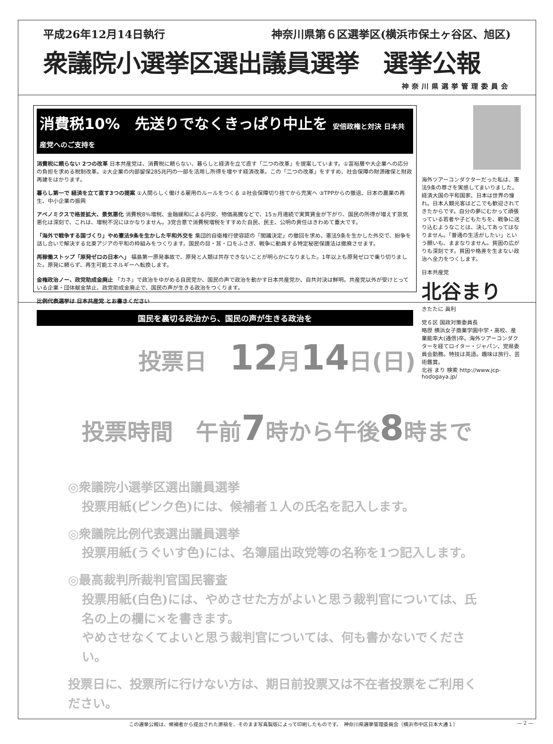平成26年12月14日執行 神奈川県第６区選挙区(横浜市保土ヶ谷区、旭区)
衆議院小選挙区選出議員選挙　選挙公報
神奈川県選挙管理委員会
消費税10%　先送りでなくきっぱり中止を 安倍政権と対決 日本共産党へのご支持を
消費税に頼らない 2つの改革 日本共産党は、消費税に頼らない、暮らしと経済を立て直す「二つの改革」を提案しています。①富裕層や大企業への応分の負担を求める税制改革。②大企業の内部留保285兆円の一部を活用し所得を増やす経済改革。この「二つの改革」をすすめ、社会保障の財源確保と財政再建をはかります。
暮らし第一で 経済を立て直す3つの提案 ①人間らしく働ける雇用のルールをつくる ②社会保障切り捨てから充実へ ③TPPからの撤退、日本の農業の再生、中小企業の振興
アベノミクスで格差拡大、景気悪化 消費税8％増税、金融緩和による円安、物価高騰などで、15ヵ月連続で実質賃金が下がり、国民の所得が増えず景気悪化は深刻で、これは、増税不況にほかなりません。3党合意で消費税増税をすすめた自民、民主、公明の責任はきわめて重大です。
「海外で戦争する国づくり」やめ憲法9条を生かした平和外交を 集団的自衛権行使容認の「閣議決定」の撤回を求め、憲法9条を生かした外交で、紛争を話し合いで解決する北東アジアの平和の枠組みをつくります。国民の目・耳・口をふさぎ、戦争に動員する特定秘密保護法は撤廃させます。
再稼働ストップ「原発ゼロの日本へ」 福島第一原発事故で、原発と人類は共存できないことが明らかになりました。1年以上も原発ゼロで乗り切りました。原発に頼らず、再生可能エネルギーへ転換します。
金権政治ノー、政党助成金廃止 「カネ」で政治をゆがめる自民党か、国民の声で政治を動かす日本共産党か、自共対決は鮮明。共産党以外が受けとっている企業・団体献金禁止、政党助成金廃止で、国民の声が生きる政治をつくります。
比例代表選挙は 日本共産党 とお書きください
国民を裏切る政治から、国民の声が生きる政治を
海外ツアーコンダクターだった私は、憲法9条の尊さを実感してまいりました。経済大国の平和国家、日本は世界の憧れ。日本人観光客はどこでも歓迎されてきたからです。自分の夢にむかって頑張っている若者や子どもたちを、戦争に送り込むようなことは、決してあってはなりません。「普通の生活がしたい」という願いも、ままなりません。貧困の広がりも深刻です。貧困や格差を生まない政治へ全力をつくします。
日本共産党
北谷まり
きたたに 眞利
党６区 国政対策委員長
略歴 横浜女子商業学園中学・高校、産業能率大(通信)卒。海外ツアーコンダクターを経てロイター・ジャパン、党県委員会勤務。特技は英語。趣味は旅行、芸術鑑賞。
北谷 まり 検索 http://www.jcp-hodogaya.jp/
投票日　12月14日(日)
投票時間　午前7時から午後8時まで
◎衆議院小選挙区選出議員選挙
投票用紙(ピンク色)には、候補者１人の氏名を記入します。
◎衆議院比例代表選出議員選挙
投票用紙(うぐいす色)には、名簿届出政党等の名称を1つ記入します。
◎最高裁判所裁判官国民審査
投票用紙(白色)には、やめさせた方がよいと思う裁判官については、氏名の上の欄に×を書きます。
やめさせなくてよいと思う裁判官については、何も書かないでください。
投票日に、投票所に行けない方は、期日前投票又は不在者投票をご利用ください。
この選挙公報は、候補者から提出された原稿を、そのまま写真製版によって印刷したものです。　神奈川県選挙管理委員会（横浜市中区日本大通１） — 2 —